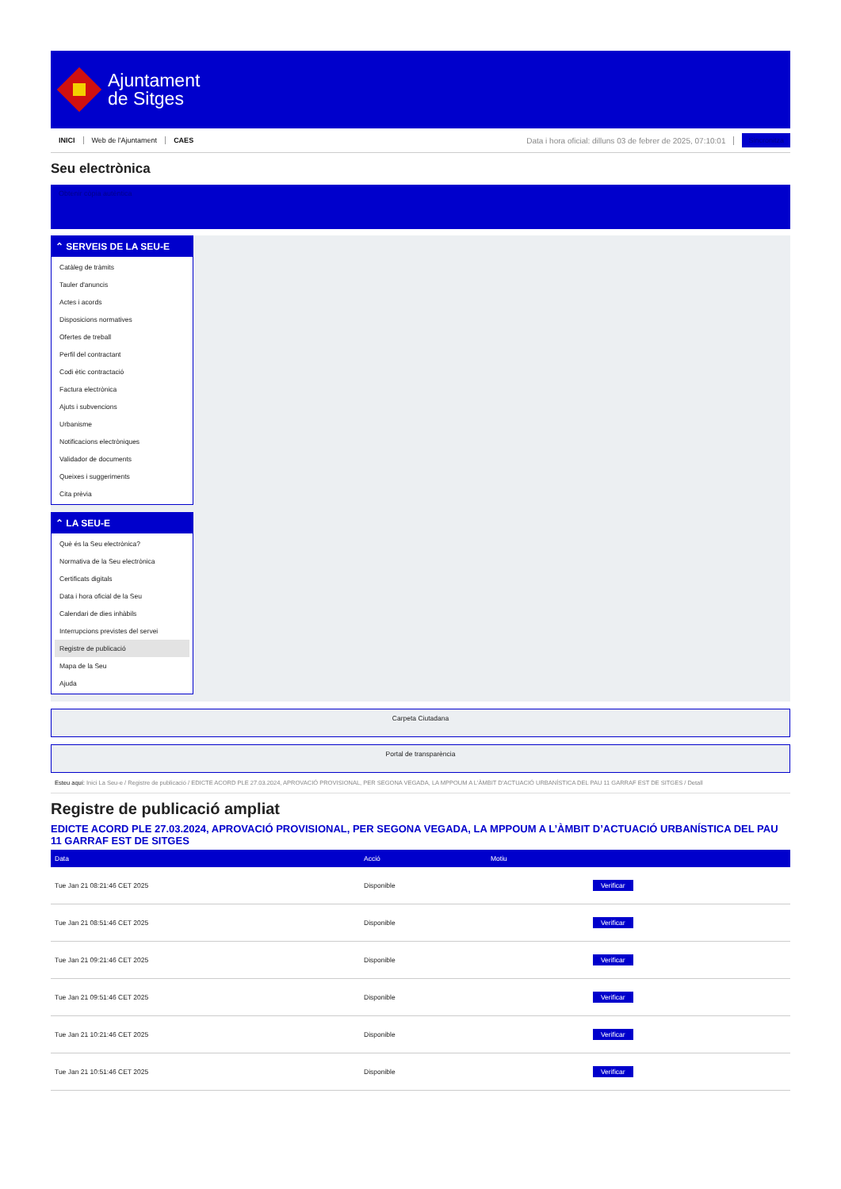Ajuntament
de Sitges
INICI Web de l'Ajuntament CAES Data i hora oficial: dilluns 03 de febrer de 2025, 07:10:01 Sincronitza
Seu electrònica
Obtenir còpia autèntica
⌃ SERVEIS DE LA SEU-E
Catàleg de tràmits
Tauler d'anuncis
Actes i acords
Disposicions normatives
Ofertes de treball
Perfil del contractant
Codi ètic contractació
Factura electrònica
Ajuts i subvencions
Urbanisme
Notificacions electròniques
Validador de documents
Queixes i suggeriments
Cita prèvia
⌃ LA SEU-E
Què és la Seu electrònica?
Normativa de la Seu electrònica
Certificats digitals
Data i hora oficial de la Seu
Calendari de dies inhàbils
Interrupcions previstes del servei
Registre de publicació
Mapa de la Seu
Ajuda
Carpeta Ciutadana
Portal de transparència
Esteu aquí: Inici La Seu-e / Registre de publicació / EDICTE ACORD PLE 27.03.2024, APROVACIÓ PROVISIONAL, PER SEGONA VEGADA, LA MPPOUM A L'ÀMBIT D'ACTUACIÓ URBANÍSTICA DEL PAU 11 GARRAF EST DE SITGES / Detall
Registre de publicació ampliat
EDICTE ACORD PLE 27.03.2024, APROVACIÓ PROVISIONAL, PER SEGONA VEGADA, LA MPPOUM A L’ÀMBIT D’ACTUACIÓ URBANÍSTICA DEL PAU 11 GARRAF EST DE SITGES
| Data | Acció | Motiu | |
| --- | --- | --- | --- |
| Tue Jan 21 08:21:46 CET 2025 | Disponible | | Verificar |
| Tue Jan 21 08:51:46 CET 2025 | Disponible | | Verificar |
| Tue Jan 21 09:21:46 CET 2025 | Disponible | | Verificar |
| Tue Jan 21 09:51:46 CET 2025 | Disponible | | Verificar |
| Tue Jan 21 10:21:46 CET 2025 | Disponible | | Verificar |
| Tue Jan 21 10:51:46 CET 2025 | Disponible | | Verificar |